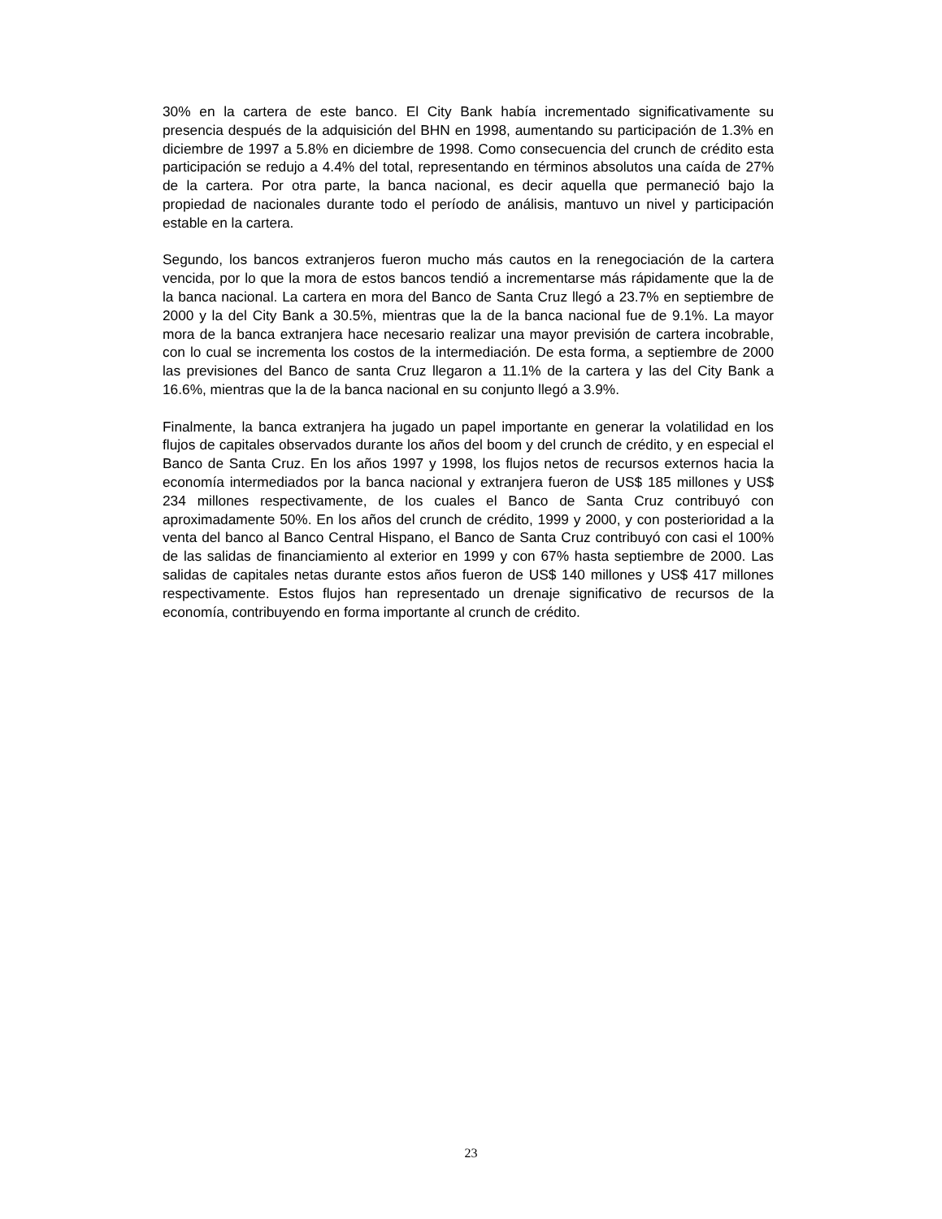30% en la cartera de este banco. El City Bank había incrementado significativamente su presencia después de la adquisición del BHN en 1998, aumentando su participación de 1.3% en diciembre de 1997 a 5.8% en diciembre de 1998. Como consecuencia del crunch de crédito esta participación se redujo a 4.4% del total, representando en términos absolutos una caída de 27% de la cartera. Por otra parte, la banca nacional, es decir aquella que permaneció bajo la propiedad de nacionales durante todo el período de análisis, mantuvo un nivel y participación estable en la cartera.
Segundo, los bancos extranjeros fueron mucho más cautos en la renegociación de la cartera vencida, por lo que la mora de estos bancos tendió a incrementarse más rápidamente que la de la banca nacional. La cartera en mora del Banco de Santa Cruz llegó a 23.7% en septiembre de 2000 y la del City Bank a 30.5%, mientras que la de la banca nacional fue de 9.1%. La mayor mora de la banca extranjera hace necesario realizar una mayor previsión de cartera incobrable, con lo cual se incrementa los costos de la intermediación. De esta forma, a septiembre de 2000 las previsiones del Banco de santa Cruz llegaron a 11.1% de la cartera y las del City Bank a 16.6%, mientras que la de la banca nacional en su conjunto llegó a 3.9%.
Finalmente, la banca extranjera ha jugado un papel importante en generar la volatilidad en los flujos de capitales observados durante los años del boom y del crunch de crédito, y en especial el Banco de Santa Cruz. En los años 1997 y 1998, los flujos netos de recursos externos hacia la economía intermediados por la banca nacional y extranjera fueron de US$ 185 millones y US$ 234 millones respectivamente, de los cuales el Banco de Santa Cruz contribuyó con aproximadamente 50%. En los años del crunch de crédito, 1999 y 2000, y con posterioridad a la venta del banco al Banco Central Hispano, el Banco de Santa Cruz contribuyó con casi el 100% de las salidas de financiamiento al exterior en 1999 y con 67% hasta septiembre de 2000. Las salidas de capitales netas durante estos años fueron de US$ 140 millones y US$ 417 millones respectivamente. Estos flujos han representado un drenaje significativo de recursos de la economía, contribuyendo en forma importante al crunch de crédito.
23